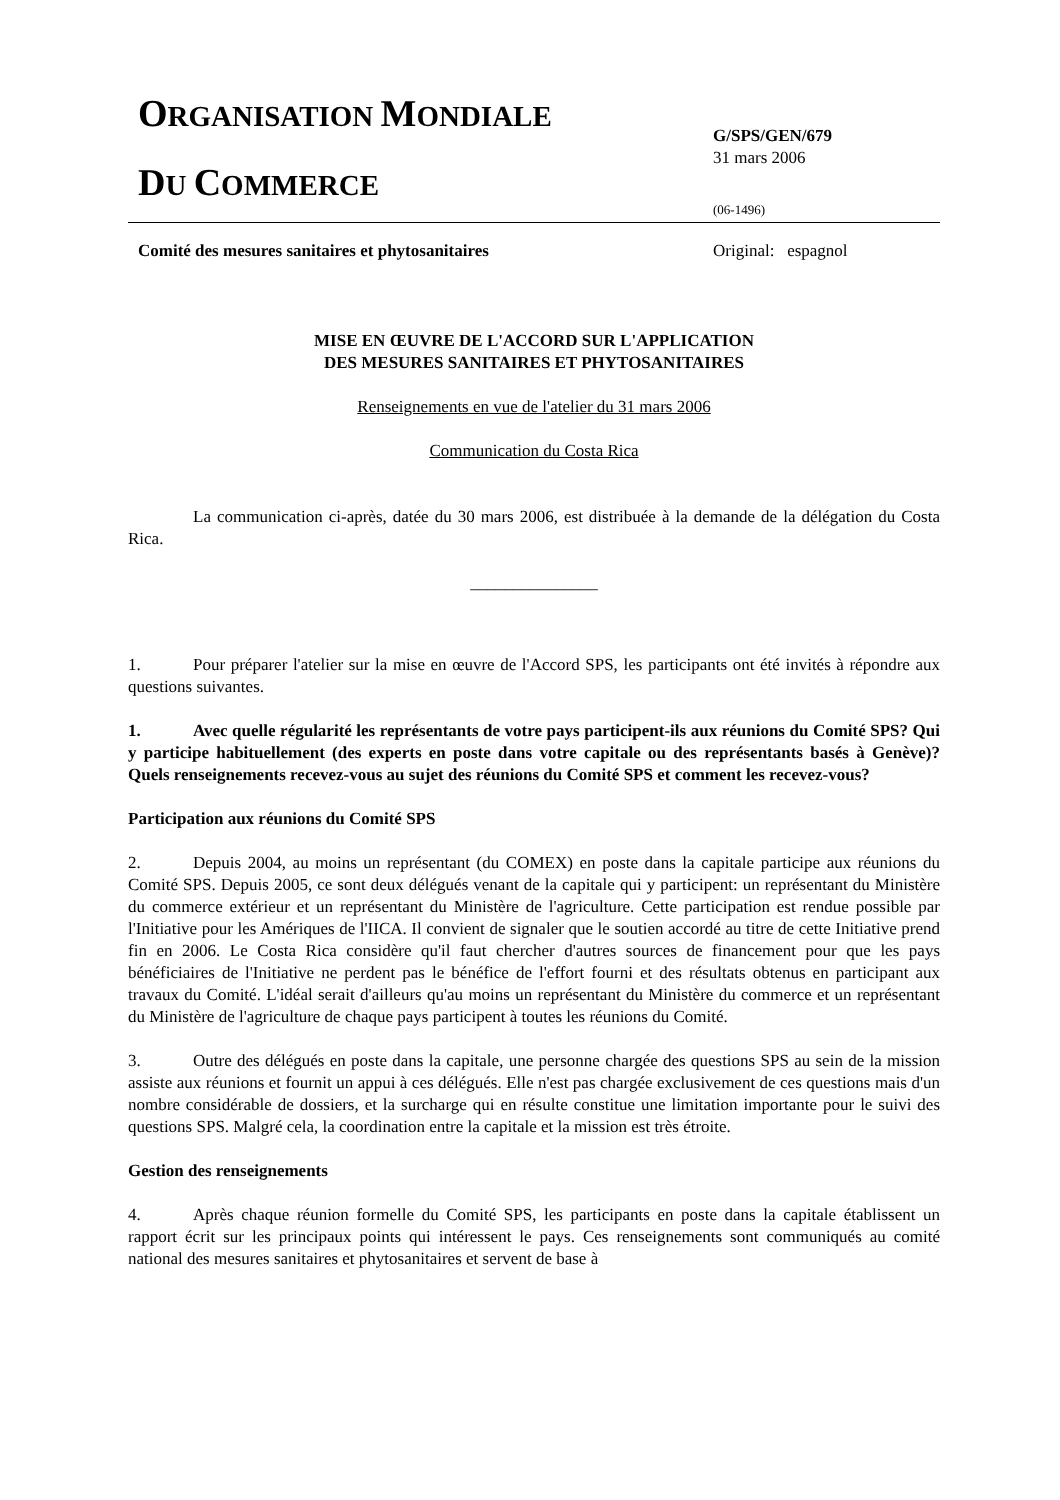ORGANISATION MONDIALE
DU COMMERCE
G/SPS/GEN/679
31 mars 2006
(06-1496)
Comité des mesures sanitaires et phytosanitaires Original: espagnol
MISE EN ŒUVRE DE L'ACCORD SUR L'APPLICATION
DES MESURES SANITAIRES ET PHYTOSANITAIRES
Renseignements en vue de l'atelier du 31 mars 2006
Communication du Costa Rica
La communication ci-après, datée du 30 mars 2006, est distribuée à la demande de la délégation du Costa Rica.
_______________
1. Pour préparer l'atelier sur la mise en œuvre de l'Accord SPS, les participants ont été invités à répondre aux questions suivantes.
1. Avec quelle régularité les représentants de votre pays participent-ils aux réunions du Comité SPS? Qui y participe habituellement (des experts en poste dans votre capitale ou des représentants basés à Genève)? Quels renseignements recevez-vous au sujet des réunions du Comité SPS et comment les recevez-vous?
Participation aux réunions du Comité SPS
2. Depuis 2004, au moins un représentant (du COMEX) en poste dans la capitale participe aux réunions du Comité SPS. Depuis 2005, ce sont deux délégués venant de la capitale qui y participent: un représentant du Ministère du commerce extérieur et un représentant du Ministère de l'agriculture. Cette participation est rendue possible par l'Initiative pour les Amériques de l'IICA. Il convient de signaler que le soutien accordé au titre de cette Initiative prend fin en 2006. Le Costa Rica considère qu'il faut chercher d'autres sources de financement pour que les pays bénéficiaires de l'Initiative ne perdent pas le bénéfice de l'effort fourni et des résultats obtenus en participant aux travaux du Comité. L'idéal serait d'ailleurs qu'au moins un représentant du Ministère du commerce et un représentant du Ministère de l'agriculture de chaque pays participent à toutes les réunions du Comité.
3. Outre des délégués en poste dans la capitale, une personne chargée des questions SPS au sein de la mission assiste aux réunions et fournit un appui à ces délégués. Elle n'est pas chargée exclusivement de ces questions mais d'un nombre considérable de dossiers, et la surcharge qui en résulte constitue une limitation importante pour le suivi des questions SPS. Malgré cela, la coordination entre la capitale et la mission est très étroite.
Gestion des renseignements
4. Après chaque réunion formelle du Comité SPS, les participants en poste dans la capitale établissent un rapport écrit sur les principaux points qui intéressent le pays. Ces renseignements sont communiqués au comité national des mesures sanitaires et phytosanitaires et servent de base à